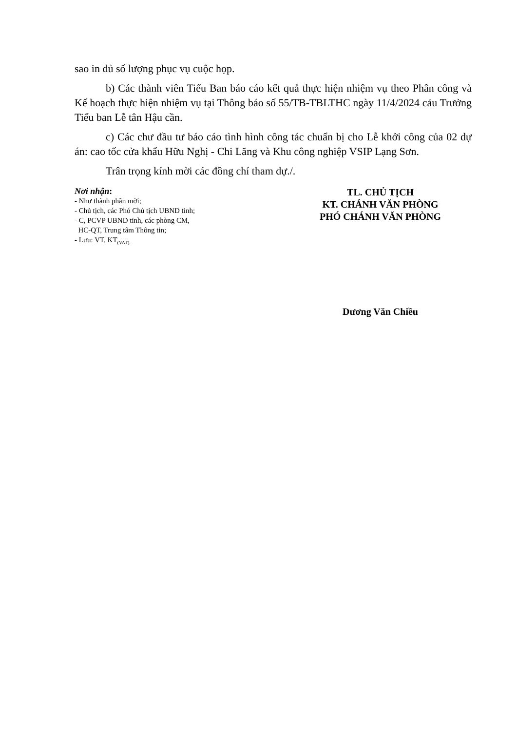sao in đủ số lượng phục vụ cuộc họp.
b) Các thành viên Tiểu Ban báo cáo kết quả thực hiện nhiệm vụ theo Phân công và Kế hoạch thực hiện nhiệm vụ tại Thông báo số 55/TB-TBLTHC ngày 11/4/2024 cảu Trưởng Tiểu ban Lễ tân Hậu cần.
c) Các chư đầu tư báo cáo tình hình công tác chuẩn bị cho Lễ khởi công của 02 dự án: cao tốc cửa khẩu Hữu Nghị - Chi Lăng và Khu công nghiệp VSIP Lạng Sơn.
Trân trọng kính mời các đồng chí tham dự./.
Nơi nhận:
- Như thành phần mời;
- Chủ tịch, các Phó Chủ tịch UBND tỉnh;
- C, PCVP UBND tỉnh, các phòng CM,
HC-QT, Trung tâm Thông tin;
- Lưu: VT, KT<sub>(VAT).</sub>
TL. CHỦ TỊCH
KT. CHÁNH VĂN PHÒNG
PHÓ CHÁNH VĂN PHÒNG
Dương Văn Chiều